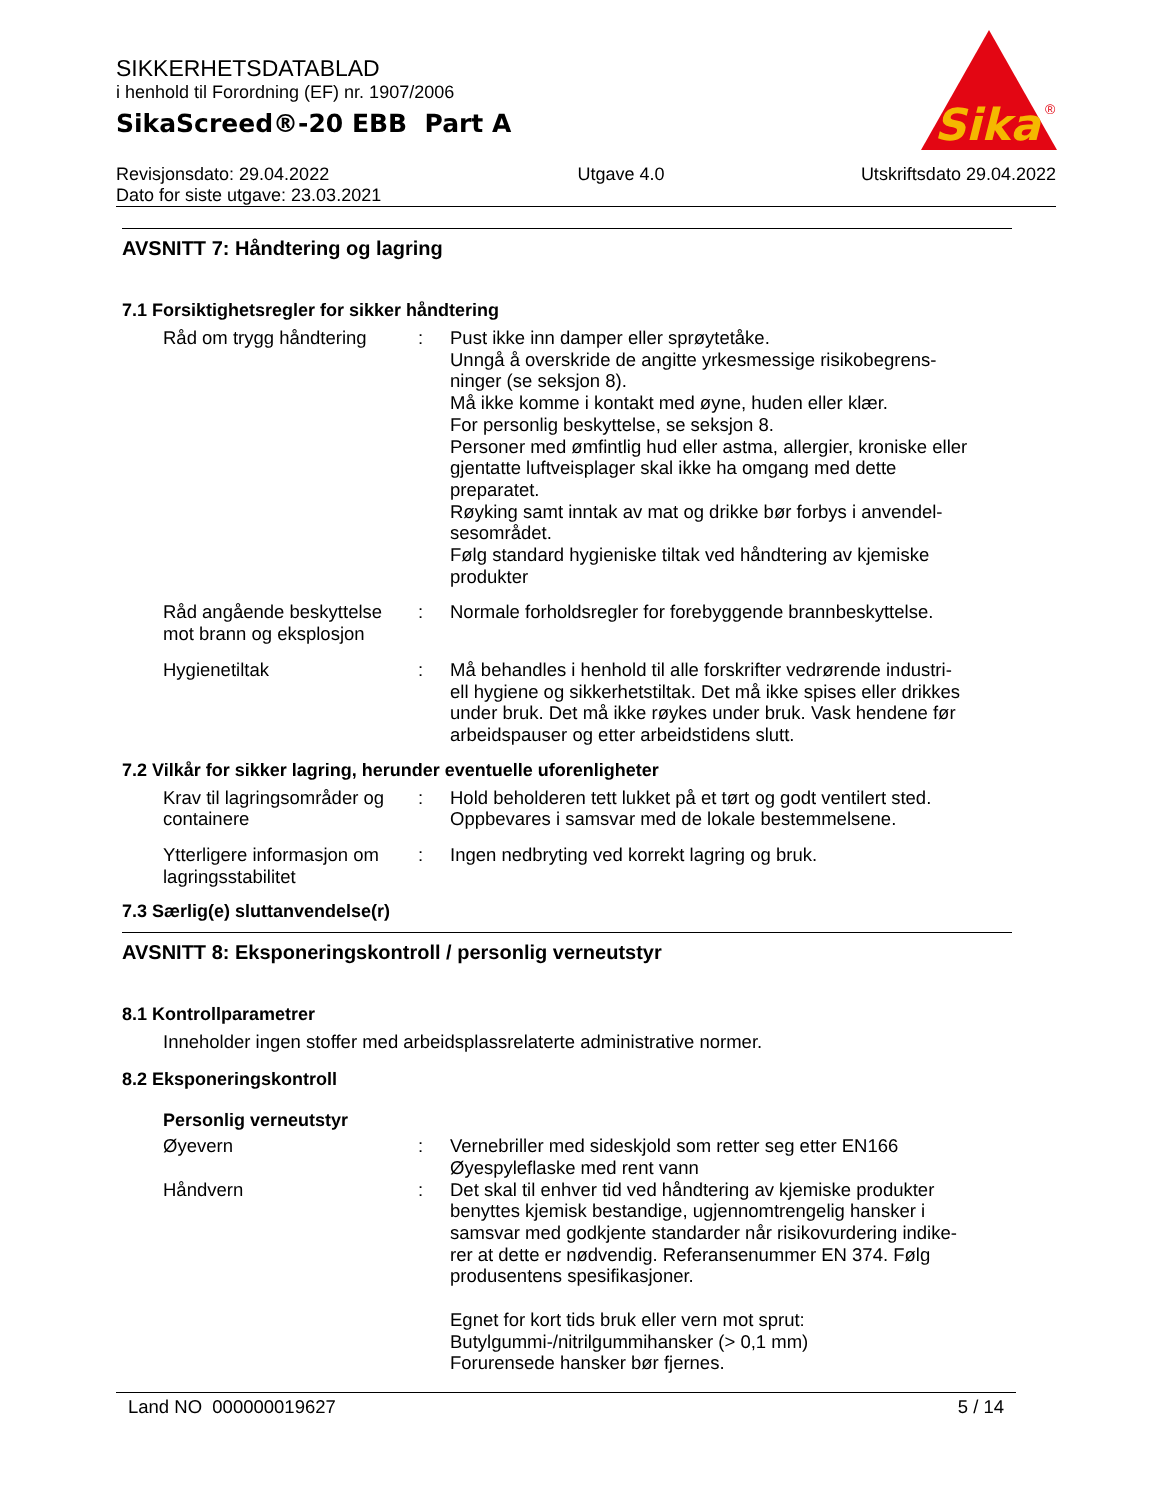Sika
®
SIKKERHETSDATABLAD
i henhold til Forordning (EF) nr. 1907/2006
SikaScreed®-20 EBB Part A
Revisjonsdato: 29.04.2022
Dato for siste utgave: 23.03.2021
Utgave 4.0 Utskriftsdato 29.04.2022
AVSNITT 7: Håndtering og lagring
7.1 Forsiktighetsregler for sikker håndtering
Råd om trygg håndtering
: Pust ikke inn damper eller sprøytetåke.
Unngå å overskride de angitte yrkesmessige risikobegrens-ninger (se seksjon 8).
Må ikke komme i kontakt med øyne, huden eller klær.
For personlig beskyttelse, se seksjon 8.
Personer med ømfintlig hud eller astma, allergier, kroniske eller gjentatte luftveisplager skal ikke ha omgang med dette preparatet.
Røyking samt inntak av mat og drikke bør forbys i anvendel-sesområdet.
Følg standard hygieniske tiltak ved håndtering av kjemiske produkter
Råd angående beskyttelse mot brann og eksplosjon
: Normale forholdsregler for forebyggende brannbeskyttelse.
Hygienetiltak : Må behandles i henhold til alle forskrifter vedrørende industri-ell hygiene og sikkerhetstiltak. Det må ikke spises eller drikkes under bruk. Det må ikke røykes under bruk. Vask hendene før arbeidspauser og etter arbeidstidens slutt.
7.2 Vilkår for sikker lagring, herunder eventuelle uforenligheter
Krav til lagringsområder og containere
: Hold beholderen tett lukket på et tørt og godt ventilert sted.
Oppbevares i samsvar med de lokale bestemmelsene.
Ytterligere informasjon om lagringsstabilitet
: Ingen nedbryting ved korrekt lagring og bruk.
7.3 Særlig(e) sluttanvendelse(r)
AVSNITT 8: Eksponeringskontroll / personlig verneutstyr
8.1 Kontrollparametrer
Inneholder ingen stoffer med arbeidsplassrelaterte administrative normer.
8.2 Eksponeringskontroll
Personlig verneutstyr
Øyevern : Vernebriller med sideskjold som retter seg etter EN166
Øyespyleflaske med rent vann
Håndvern : Det skal til enhver tid ved håndtering av kjemiske produkter benyttes kjemisk bestandige, ugjennomtrengelig hansker i samsvar med godkjente standarder når risikovurdering indike-rer at dette er nødvendig. Referansenummer EN 374. Følg produsentens spesifikasjoner.
Egnet for kort tids bruk eller vern mot sprut:
Butylgummi-/nitrilgummihansker (> 0,1 mm)
Forurensede hansker bør fjernes.
Land NO 000000019627 5 / 14